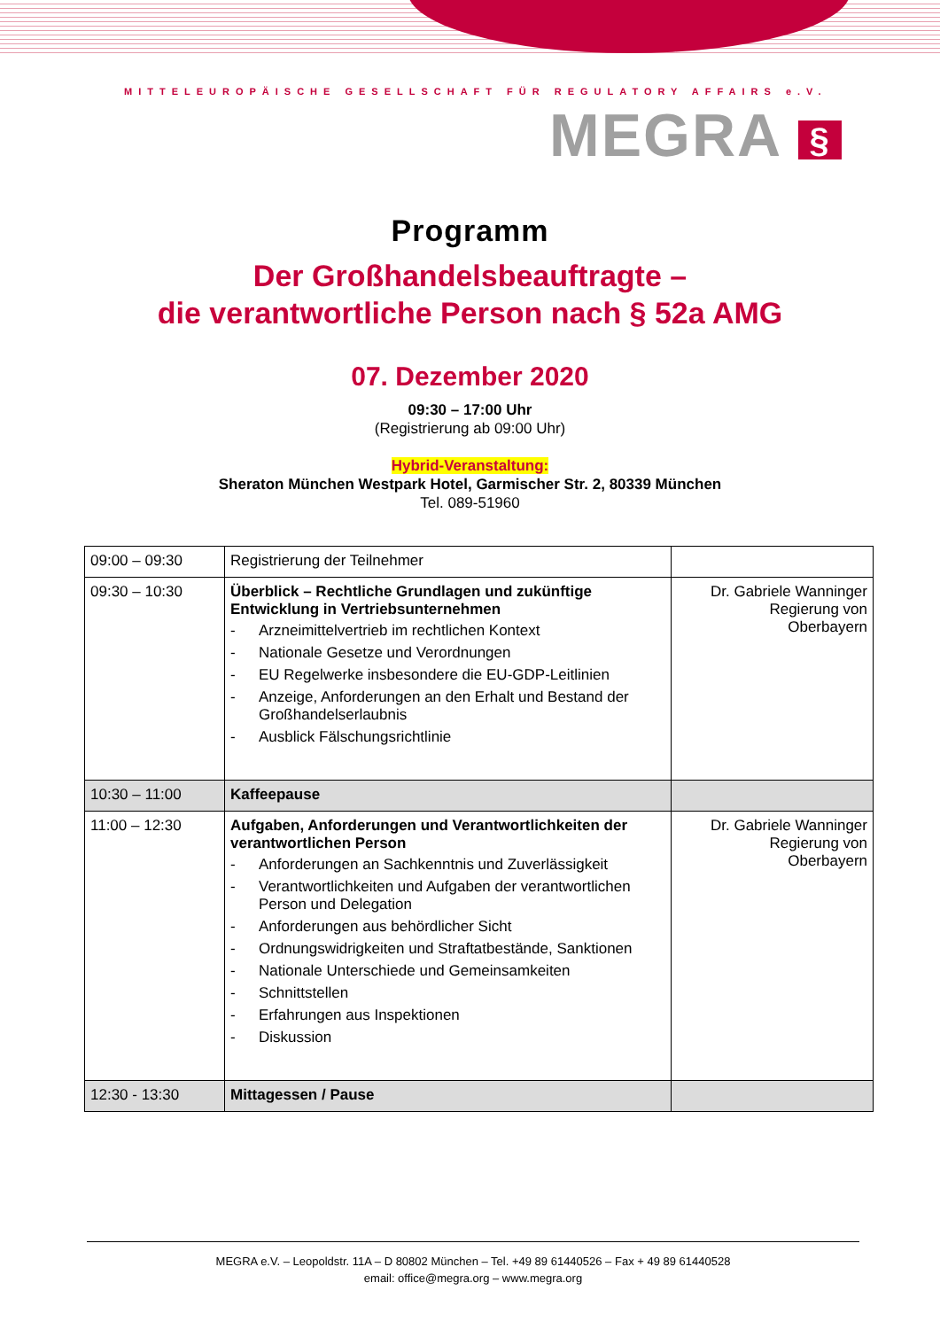MITTELEUROPÄISCHE GESELLSCHAFT FÜR REGULATORY AFFAIRS e.V.
MEGRA §
Programm
Der Großhandelsbeauftragte –
die verantwortliche Person nach § 52a AMG
07. Dezember 2020
09:30 – 17:00 Uhr
(Registrierung ab 09:00 Uhr)
Hybrid-Veranstaltung:
Sheraton München Westpark Hotel, Garmischer Str. 2, 80339 München
Tel. 089-51960
| 09:00 – 09:30 | Registrierung der Teilnehmer | |
| 09:30 – 10:30 | Überblick – Rechtliche Grundlagen und zukünftige Entwicklung in Vertriebsunternehmen - Arzneimittelvertrieb im rechtlichen Kontext - Nationale Gesetze und Verordnungen - EU Regelwerke insbesondere die EU-GDP-Leitlinien - Anzeige, Anforderungen an den Erhalt und Bestand der Großhandelserlaubnis - Ausblick Fälschungsrichtlinie | Dr. Gabriele Wanninger Regierung von Oberbayern |
| 10:30 – 11:00 | Kaffeepause | |
| 11:00 – 12:30 | Aufgaben, Anforderungen und Verantwortlichkeiten der verantwortlichen Person - Anforderungen an Sachkenntnis und Zuverlässigkeit - Verantwortlichkeiten und Aufgaben der verantwortlichen Person und Delegation - Anforderungen aus behördlicher Sicht - Ordnungswidrigkeiten und Straftatbestände, Sanktionen - Nationale Unterschiede und Gemeinsamkeiten - Schnittstellen - Erfahrungen aus Inspektionen - Diskussion | Dr. Gabriele Wanninger Regierung von Oberbayern |
| 12:30 - 13:30 | Mittagessen / Pause | |
MEGRA e.V. – Leopoldstr. 11A – D 80802 München – Tel. +49 89 61440526 – Fax + 49 89 61440528
email: office@megra.org – www.megra.org